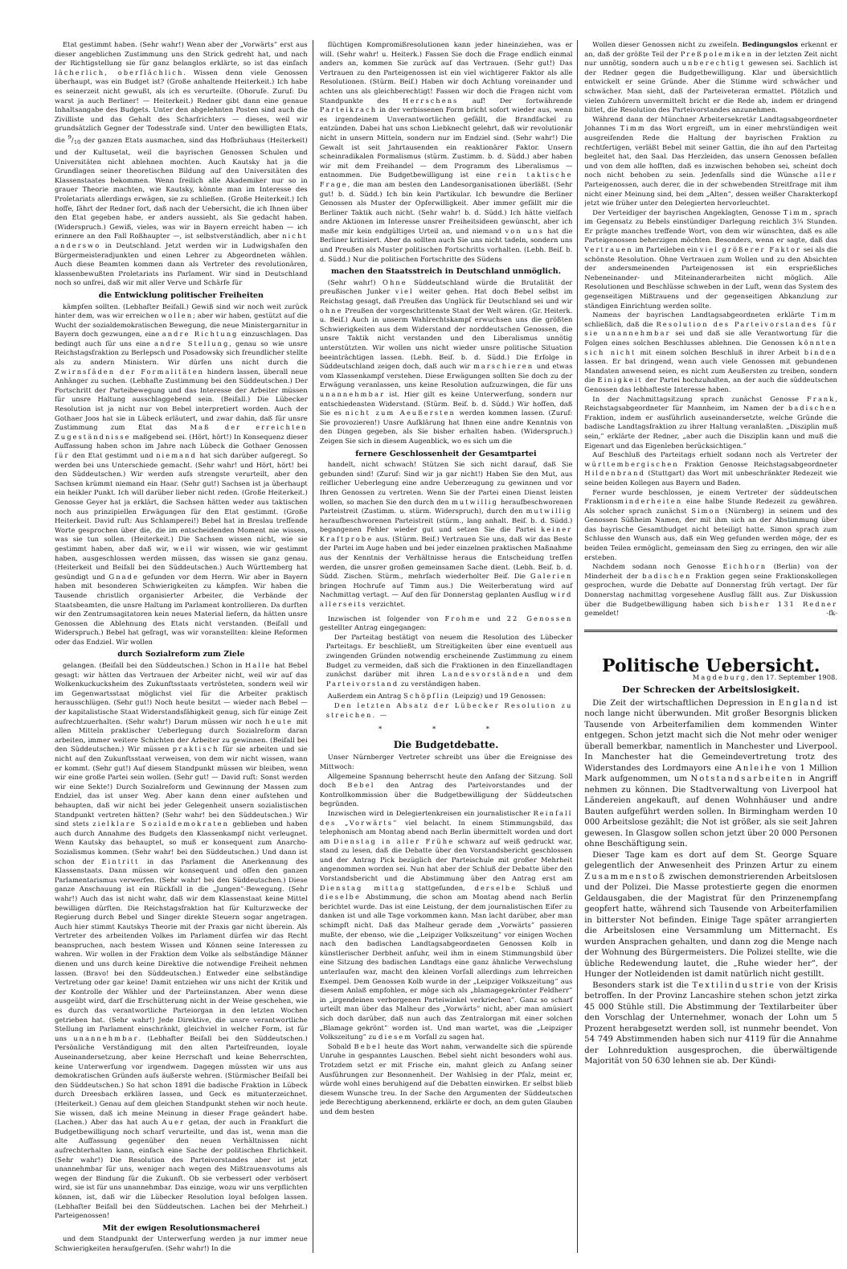Etat gestimmt haben. (Sehr wahr!) Wenn aber der „Vorwärts“ erst aus dieser angeblichen Zustimmung uns den Strick gedreht hat, und nach der Richtigstellung sie für ganz belanglos erklärte, so ist das einfach lächerlich, oberflächlich. Wissen denn viele Genossen überhaupt, was ein Budget ist? (Große anhaltende Heiterkeit.) Ich habe es seinerzeit nicht gewußt, als ich es verurteilte. (Ohorufe. Zuruf: Du warst ja auch Berliner! — Heiterkeit.) Redner gibt dann eine genaue Inhaltsangabe des Budgets. Unter den abgelehnten Posten sind auch die Zivilliste und das Gehalt des Scharfrichters — dieses, weil wir grundsätzlich Gegner der Todesstrafe sind. Unter den bewilligten Etats, die 9/10 der ganzen Etats ausmachen, sind das Hofbräuhaus (Heiterkeit) und der Kultusetat, weil die bayrischen Genossen Schulen und Universitäten nicht ablehnen mochten. Auch Kautsky hat ja die Grundlagen seiner theoretischen Bildung auf den Universitäten des Klassenstaates bekommen. Wenn freilich alle Akademiker nur so in grauer Theorie machten, wie Kautsky, könnte man im Interesse des Proletariats allerdings erwägen, sie zu schließen. (Große Heiterkeit.) Ich hoffe, fährt der Redner fort, daß nach der Uebersicht, die ich Ihnen über den Etat gegeben habe, er anders aussieht, als Sie gedacht haben. (Widerspruch.) Gewiß, vieles, was wir in Bayern erreicht haben — ich erinnere an den Fall Roßhaupter —, ist selbstverständlich, aber nicht anderswo in Deutschland. Jetzt werden wir in Ludwigshafen den Bürgermeisteradjunkten und einen Lehrer zu Abgeordneten wählen. Auch diese Beamten kommen dann als Vertreter des revolutionären, klassenbewußten Proletariats ins Parlament. Wir sind in Deutschland noch so unfrei, daß wir mit aller Verve und Schärfe für
die Entwicklung politischer Freiheiten
kämpfen sollten. (Lebhafter Beifall.) Gewiß sind wir noch weit zurück hinter dem, was wir erreichen wollen; aber wir haben, gestützt auf die Wucht der sozialdemokratischen Bewegung, die neue Ministergarnitur in Bayern doch gezwungen, eine andre Richtung einzuschlagen. Das bedingt auch für uns eine andre Stellung, genau so wie unsre Reichstagsfraktion zu Berlepsch und Posadowsky sich freundlicher stellte als zu andern Ministern. Wir dürfen uns nicht durch die Zwirnsfäden der Formalitäten hindern lassen, überall neue Anhänger zu suchen. (Lebhafte Zustimmung bei den Süddeutschen.) Der Fortschritt der Parteibewegung und das Interesse der Arbeiter müssen für unsre Haltung ausschlaggebend sein. (Beifall.) Die Lübecker Resolution ist ja nicht nur von Bebel interpretiert worden. Auch der Gothaer Joos hat sie in Lübeck erläutert, und zwar dahin, daß für unsre Zustimmung zum Etat das Maß der erreichten Zugeständnisse maßgebend sei. (Hört, hört!) In Konsequenz dieser Auffassung haben schon im Jahre nach Lübeck die Gothaer Genossen für den Etat gestimmt und niemand hat sich darüber aufgeregt. So werden bei uns Unterschiede gemacht. (Sehr wahr! und Hört, hört! bei den Süddeutschen.) Wir werden aufs strengste verurteilt, aber den Sachsen krümmt niemand ein Haar. (Sehr gut!) Sachsen ist ja überhaupt ein heikler Punkt. Ich will darüber lieber nicht reden. (Große Heiterkeit.) Genosse Geyer hat ja erklärt, die Sachsen hätten weder aus taktischen noch aus prinzipiellen Erwägungen für den Etat gestimmt. (Große Heiterkeit. David ruft: Aus Schlamperei!) Bebel hat in Breslau treffende Worte gesprochen über die, die im entscheidenden Moment nie wissen, was sie tun sollen. (Heiterkeit.) Die Sachsen wissen nicht, wie sie gestimmt haben, aber daß wir, weil wir wissen, wie wir gestimmt haben, ausgeschlossen werden müssen, das wissen sie ganz genau. (Heiterkeit und Beifall bei den Süddeutschen.) Auch Württemberg hat gesündigt und Gnade gefunden vor dem Herrn. Wir aber in Bayern haben mit besonderen Schwierigkeiten zu kämpfen. Wir haben die Tausende christlich organisierter Arbeiter, die Verbände der Staatsbeamten, die unsre Haltung im Parlament kontrollieren. Da durften wir den Zentrumsagitatoren kein neues Material liefern, da hätten unsre Genossen die Ablehnung des Etats nicht verstanden. (Beifall und Widerspruch.) Bebel hat gefragt, was wir voranstellten: kleine Reformen oder das Endziel. Wir wollen
durch Sozialreform zum Ziele
gelangen. (Beifall bei den Süddeutschen.) Schon in Halle hat Bebel gesagt: wir hätten das Vertrauen der Arbeiter nicht, weil wir auf das Wolkenkuckucksheim des Zukunftsstaats vertrösteten, sondern weil wir im Gegenwartsstaat möglichst viel für die Arbeiter praktisch herausschlügen. (Sehr gut!) Noch heute besitzt — wieder nach Bebel — der kapitalistische Staat Widerstandsfähigkeit genug, sich für einige Zeit aufrechtzuerhalten. (Sehr wahr!) Darum müssen wir noch heute mit allen Mitteln praktischer Ueberlegung durch Sozialreform daran arbeiten, immer weitere Schichten der Arbeiter zu gewinnen. (Beifall bei den Süddeutschen.) Wir müssen praktisch für sie arbeiten und sie nicht auf den Zukunftsstaat verweisen, von dem wir nicht wissen, wann er kommt. (Sehr gut!) Auf diesem Standpunkt müssen wir bleiben, wenn wir eine große Partei sein wollen. (Sehr gut! — David ruft: Sonst werden wir eine Sekte!) Durch Sozialreform und Gewinnung der Massen zum Endziel, das ist unser Weg. Aber kann denn einer aufstehen und behaupten, daß wir nicht bei jeder Gelegenheit unsern sozialistischen Standpunkt vertreten hätten? (Sehr wahr! bei den Süddeutschen.) Wir sind stets zielklare Sozialdemokraten geblieben und haben auch durch Annahme des Budgets den Klassenkampf nicht verleugnet. Wenn Kautsky das behauptet, so muß er konsequent zum Anarcho-Sozialismus kommen. (Sehr wahr! bei den Süddeutschen.) Und dann ist schon der Eintritt in das Parlament die Anerkennung des Klassenstaats. Dann müssen wir konsequent und offen den ganzen Parlamentarismus verwerfen. (Sehr wahr! bei den Süddeutschen.) Diese ganze Anschauung ist ein Rückfall in die „Jungen“-Bewegung. (Sehr wahr!) Auch das ist nicht wahr, daß wir dem Klassenstaat keine Mittel bewilligen dürften. Die Reichstagsfraktion hat für Kulturzwecke der Regierung durch Bebel und Singer direkte Steuern sogar angetragen. Auch hier stimmt Kautskys Theorie mit der Praxis gar nicht überein. Als Vertreter des arbeitenden Volkes im Parlament dürfen wir das Recht beanspruchen, nach bestem Wissen und Können seine Interessen zu wahren. Wir wollen in der Fraktion dem Volke als selbständige Männer dienen und uns durch keine Direktive die notwendige Freiheit nehmen lassen. (Bravo! bei den Süddeutschen.) Entweder eine selbständige Vertretung oder gar keine! Damit entziehen wir uns nicht der Kritik und der Kontrolle der Wähler und der Parteiinstanzen. Aber wenn diese ausgeübt wird, darf die Erschütterung nicht in der Weise geschehen, wie es durch das verantwortliche Parteiorgan in den letzten Wochen getrieben hat. (Sehr wahr!) Jede Direktive, die unsre verantwortliche Stellung im Parlament einschränkt, gleichviel in welcher Form, ist für uns unannehmbar. (Lebhafter Beifall bei den Süddeutschen.) Persönliche Verständigung mit den alten Parteifreunden, loyale Auseinandersetzung, aber keine Herrschaft und keine Beherrschten, keine Unterwerfung vor irgendwem. Dagegen müssten wir uns aus demokratischen Gründen aufs äußerste wehren. (Stürmischer Beifall bei den Süddeutschen.) So hat schon 1891 die badische Fraktion in Lübeck durch Dreesbach erklären lassen, und Geck es mitunterzeichnet. (Heiterkeit.) Genau auf dem gleichen Standpunkt stehen wir noch heute. Sie wissen, daß ich meine Meinung in dieser Frage geändert habe. (Lachen.) Aber das hat auch Auer getan, der auch in Frankfurt die Budgetbewilligung noch scharf verurteilte, und das ist, wenn man die alte Auffassung gegenüber den neuen Verhältnissen nicht aufrechterhalten kann, einfach eine Sache der politischen Ehrlichkeit. (Sehr wahr!) Die Resolution des Parteivorstandes aber ist jetzt unannehmbar für uns, weniger nach wegen des Mißtrauensvotums als wegen der Bindung für die Zukunft. Ob sie verbessert oder verbösert wird, sie ist für uns unannehmbar. Das einzige, wozu wir uns verpflichten können, ist, daß wir die Lübecker Resolution loyal befolgen lassen. (Lebhafter Beifall bei den Süddeutschen. Lachen bei der Mehrheit.) Parteigenossen!
Mit der ewigen Resolutionsmacherei
und dem Standpunkt der Unterwerfung werden ja nur immer neue Schwierigkeiten heraufgerufen. (Sehr wahr!) In die
flüchtigen Kompromißresolutionen kann jeder hineinziehen, was er will. (Sehr wahr! u. Heiterk.) Fassen Sie doch die Frage endlich einmal anders an, kommen Sie zurück auf das Vertrauen. (Sehr gut!) Das Vertrauen zu den Parteigenossen ist ein viel wichtigerer Faktor als alle Resolutionen. (Stürm. Beif.) Haben wir doch Achtung voreinander und achten uns als gleichberechtigt! Fassen wir doch die Fragen nicht vom Standpunkte des Herrschens auf! Der fortwährende Parteikrach in der verbissenen Form bricht sofort wieder aus, wenn es irgendeinem Unverantwortlichen gefällt, die Brandfackel zu entzünden. Dabei hat uns schon Liebknecht gelehrt, daß wir revolutionär nicht in unsern Mitteln, sondern nur im Endziel sind. (Sehr wahr!) Die Gewalt ist seit Jahrtausenden ein reaktionärer Faktor. Unsern scheinradikalen Formalismus (stürm. Zustimm. b. d. Südd.) aber haben wir mit dem Freihandel — dem Programm des Liberalismus — entnommen. Die Budgetbewilligung ist eine rein taktische Frage, die man am besten den Landesorganisationen überläßt. (Sehr gut! b. d. Südd.) Ich bin kein Partikular. Ich bewundre die Berliner Genossen als Muster der Opferwilligkeit. Aber immer gefällt mir die Berliner Taktik auch nicht. (Sehr wahr! b. d. Südd.) Ich hätte vielfach andre Aktionen im Interesse unsrer Freiheitsideen gewünscht, aber ich maße mir kein endgültiges Urteil an, und niemand von uns hat die Berliner kritisiert. Aber da sollten auch Sie uns nicht tadeln, sondern uns und Preußen als Muster politischen Fortschritts vorhalten. (Lebh. Beif. b. d. Südd.) Nur die politischen Fortschritte des Südens
machen den Staatsstreich in Deutschland unmöglich.
(Sehr wahr!) Ohne Süddeutschland würde die Brutalität der preußischen Junker viel weiter gehen. Hat doch Bebel selbst im Reichstag gesagt, daß Preußen das Unglück für Deutschland sei und wir ohne Preußen der vorgeschrittenste Staat der Welt wären. (Gr. Heiterk. u. Beif.) Auch in unserm Wahlrechtskampf erwuchsen uns die größten Schwierigkeiten aus dem Widerstand der norddeutschen Genossen, die unsre Taktik nicht verstanden und den Liberalismus unnötig unterstützten. Wir wollen uns nicht wieder unsre politische Situation beeinträchtigen lassen. (Lebh. Beif. b. d. Südd.) Die Erfolge in Süddeutschland zeigen doch, daß auch wir marschieren und etwas vom Klassenkampf verstehen. Diese Erwägungen sollten Sie doch zu der Erwägung veranlassen, uns keine Resolution aufzuzwingen, die für uns unannehmbar ist. Hier gilt es keine Unterwerfung, sondern nur entschiedensten Widerstand. (Stürm. Beif. b. d. Südd.) Wir hoffen, daß Sie es nicht zum Aeußersten werden kommen lassen. (Zuruf: Sie provozieren!) Unsre Aufklärung hat Ihnen eine andre Kenntnis von den Dingen gegeben, als Sie bisher erhalten haben. (Widerspruch.) Zeigen Sie sich in diesem Augenblick, wo es sich um die
fernere Geschlossenheit der Gesamtpartei
handelt, nicht schwach! Stützen Sie sich nicht darauf, daß Sie gebunden sind! (Zuruf: Sind wir ja gar nicht!) Haben Sie den Mut, aus reiflicher Ueberlegung eine andre Ueberzeugung zu gewinnen und vor Ihren Genossen zu vertreten. Wenn Sie der Partei einen Dienst leisten wollen, so machen Sie den durch den mutwillig heraufbeschworenen Parteistreit (Zustimm. u. stürm. Widerspruch), durch den mutwillig heraufbeschworenen Parteistreit (stürm., lang anhalt. Beif. b. d. Südd.) begangenen Fehler wieder gut und setzen Sie die Partei keiner Kraftprobe aus. (Stürm. Beif.) Vertrauen Sie uns, daß wir das Beste der Partei im Auge haben und bei jeder einzelnen praktischen Maßnahme aus der Kenntnis der Verhältnisse heraus die Entscheidung treffen werden, die unsrer großen gemeinsamen Sache dient. (Lebh. Beif. b. d. Südd. Zischen. Stürm., mehrfach wiederholter Beif. Die Galerien bringen Hochrufe auf Timm aus.) Die Weiterberatung wird auf Nachmittag vertagt. — Auf den für Donnerstag geplanten Ausflug wird allerseits verzichtet.
Inzwischen ist folgender von Frohme und 22 Genossen gestellter Antrag eingegangen:
Der Parteitag bestätigt von neuem die Resolution des Lübecker Parteitags. Er beschließt, um Streitigkeiten über eine eventuell aus zwingenden Gründen notwendig erscheinende Zustimmung zu einem Budget zu vermeiden, daß sich die Fraktionen in den Einzellandtagen zunächst darüber mit ihren Landesvorständen und dem Parteivorstand zu verständigen haben.
Außerdem ein Antrag Schöpflin (Leipzig) und 19 Genossen:
Den letzten Absatz der Lübecker Resolution zu streichen. —
* * *
Die Budgetdebatte.
Unser Nürnberger Vertreter schreibt uns über die Ereignisse des Mittwoch:
Allgemeine Spannung beherrscht heute den Anfang der Sitzung. Soll doch Bebel den Antrag des Parteivorstandes und der Kontrollkommission über die Budgetbewilligung der Süddeutschen begründen.
Inzwischen wird in Delegiertenkreisen ein journalistischer Reinfall des „Vorwärts“ viel belacht. In einem Stimmungsbild, das telephonisch am Montag abend nach Berlin übermittelt worden und dort am Dienstag in aller Frühe schwarz auf weiß gedruckt war, stand zu lesen, daß die Debatte über den Vorstandsbericht geschlossen und der Antrag Pick bezüglich der Parteischule mit großer Mehrheit angenommen worden sei. Nun hat aber der Schluß der Debatte über den Vorstandsbericht und die Abstimmung über den Antrag erst am Dienstag mittag stattgefunden, derselbe Schluß und dieselbe Abstimmung, die schon am Montag abend nach Berlin berichtet wurde. Das ist eine Leistung, der dem journalistischen Eifer zu danken ist und alle Tage vorkommen kann. Man lacht darüber, aber man schimpft nicht. Daß das Malheur gerade dem „Vorwärts“ passieren mußte, der ebenso, wie die „Leipziger Volkszeitung“ vor einigen Wochen nach den badischen Landtagsabgeordneten Genossen Kolb in künstlerischer Derbheit anfuhr, weil ihm in einem Stimmungsbild über eine Sitzung des badischen Landtags eine ganz ähnliche Verwechslung unterlaufen war, macht den kleinen Vorfall allerdings zum lehrreichen Exempel. Dem Genossen Kolb wurde in der „Leipziger Volkszeitung“ aus diesem Anlaß empfohlen, er möge sich als „blamagegekrönter Feldherr“ in „irgendeinen verborgenen Parteiwinkel verkriechen“. Ganz so scharf urteilt man über das Malheur des „Vorwärts“ nicht, aber man amüsiert sich doch darüber, daß nun auch das Zentralorgan mit einer solchen „Blamage gekrönt“ worden ist. Und man wartet, was die „Leipziger Volkszeitung“ zu diesem Vorfall zu sagen hat.
Sobald Bebel heute das Wort nahm, verwandelte sich die spürende Unruhe in gespanntes Lauschen. Bebel sieht nicht besonders wohl aus. Trotzdem setzt er mit Frische ein, mahnt gleich zu Anfang seiner Ausführungen zur Besonnenheit. Der Wahlsieg in der Pfalz, meint er, würde wohl eines beruhigend auf die Debatten einwirken. Er selbst blieb diesem Wunsche treu. In der Sache den Argumenten der Süddeutschen jede Berechtigung aberkennend, erklärte er doch, an dem guten Glauben und dem besten
Wollen dieser Genossen nicht zu zweifeln. Bedingungslos erkennt er an, daß der größte Teil der Preßpolemiken in der letzten Zeit nicht nur unnötig, sondern auch unberechtigt gewesen sei. Sachlich ist der Redner gegen die Budgetbewilligung. Klar und übersichtlich entwickelt er seine Gründe. Aber die Stimme wird schwächer und schwächer. Man sieht, daß der Parteiveteran ermattet. Plötzlich und vielen Zuhörern unvermittelt bricht er die Rede ab, indem er dringend bittet, die Resolution des Parteivorstandes anzunehmen.
Während dann der Münchner Arbeitersekretär Landtagsabgeordneter Johannes Timm das Wort ergreift, um in einer mehrstündigen weit ausgreifenden Rede die Haltung der bayrischen Fraktion zu rechtfertigen, verläßt Bebel mit seiner Gattin, die ihn auf den Parteitag begleitet hat, den Saal. Das Herzleiden, das unsern Genossen befallen und von dem alle hofften, daß es inzwischen behoben sei, scheint doch noch nicht behoben zu sein. Jedenfalls sind die Wünsche aller Parteigenossen, auch derer, die in der schwebenden Streitfrage mit ihm nicht einer Meinung sind, bei dem „Alten“, dessen weißer Charakterkopf jetzt wie früher unter den Delegierten hervorleuchtet.
Der Verteidiger der bayrischen Angeklagten, Genosse Timm, sprach im Gegensatz zu Bebels einstündiger Darlegung reichlich 3¼ Stunden. Er prägte manches treffende Wort, von dem wir wünschten, daß es alle Parteigenossen beherzigen möchten. Besonders, wenn er sagte, daß das Vertrauen im Parteileben ein viel größerer Faktor sei als die schönste Resolution. Ohne Vertrauen zum Wollen und zu den Absichten der andersmeinenden Parteigenossen ist ein ersprießliches Nebeneinander- und Miteinanderarbeiten nicht möglich. Alle Resolutionen und Beschlüsse schweben in der Luft, wenn das System des gegenseitigen Mißtrauens und der gegenseitigen Abkanzlung zur ständigen Einrichtung werden sollte.
Namens der bayrischen Landtagsabgeordneten erklärte Timm schließlich, daß die Resolution des Parteivorstandes für sie unannehmbar sei und daß sie alle Verantwortung für die Folgen eines solchen Beschlusses ablehnen. Die Genossen könnten sich nicht mit einem solchen Beschluß in ihrer Arbeit binden lassen. Er bat dringend, wenn auch viele Genossen mit gebundenen Mandaten anwesend seien, es nicht zum Aeußersten zu treiben, sondern die Einigkeit der Partei hochzuhalten, an der auch die süddeutschen Genossen das lebhafteste Interesse haben.
In der Nachmittagsitzung sprach zunächst Genosse Frank, Reichstagsabgeordneter für Mannheim, im Namen der badischen Fraktion, indem er ausführlich auseinandersetzte, welche Gründe die badische Landtagsfraktion zu ihrer Haltung veranlaßten. „Disziplin muß sein,“ erklärte der Redner, „aber auch die Disziplin kann und muß die Eigenart und das Eigenleben berücksichtigen.“
Auf Beschluß des Parteitags erhielt sodann noch als Vertreter der württembergischen Fraktion Genosse Reichstagsabgeordneter Hildenbrand (Stuttgart) das Wort mit unbeschränkter Redezeit wie seine beiden Kollegen aus Bayern und Baden.
Ferner wurde beschlossen, je einem Vertreter der süddeutschen Fraktionsminderheiten eine halbe Stunde Redezeit zu gewähren. Als solcher sprach zunächst Simon (Nürnberg) in seinem und des Genossen Süßheim Namen, der mit ihm sich an der Abstimmung über das bayrische Gesamtbudget nicht beteiligt hatte. Simon sprach zum Schlusse den Wunsch aus, daß ein Weg gefunden werden möge, der es beiden Teilen ermöglicht, gemeinsam den Sieg zu erringen, den wir alle ersteben.
Nachdem sodann noch Genosse Eichhorn (Berlin) von der Minderheit der badischen Fraktion gegen seine Fraktionskollegen gesprochen, wurde die Debatte auf Donnerstag früh vertagt. Der für Donnerstag nachmittag vorgesehene Ausflug fällt aus. Zur Diskussion über die Budgetbewilligung haben sich bisher 131 Redner gemeldet! -fk-
Politische Uebersicht.
Magdeburg, den 17. September 1908.
Der Schrecken der Arbeitslosigkeit.
Die Zeit der wirtschaftlichen Depression in England ist noch lange nicht überwunden. Mit großer Besorgnis blicken Tausende von Arbeiterfamilien dem kommenden Winter entgegen. Schon jetzt macht sich die Not mehr oder weniger überall bemerkbar, namentlich in Manchester und Liverpool. In Manchester hat die Gemeindevertretung trotz des Widerstandes des Lordmayors eine Anleihe von 1 Million Mark aufgenommen, um Notstandsarbeiten in Angriff nehmen zu können. Die Stadtverwaltung von Liverpool hat Ländereien angekauft, auf denen Wohnhäuser und andre Bauten aufgeführt werden sollen. In Birmingham werden 10 000 Arbeitslose gezählt; die Not ist größer, als sie seit Jahren gewesen. In Glasgow sollen schon jetzt über 20 000 Personen ohne Beschäftigung sein.
Dieser Tage kam es dort auf dem St. George Square gelegentlich der Anwesenheit des Prinzen Artur zu einem Zusammenstoß zwischen demonstrierenden Arbeitslosen und der Polizei. Die Masse protestierte gegen die enormen Geldausgaben, die der Magistrat für den Prinzenempfang geopfert hatte, während sich Tausende von Arbeiterfamilien in bitterster Not befinden. Einige Tage später arrangierten die Arbeitslosen eine Versammlung um Mitternacht. Es wurden Ansprachen gehalten, und dann zog die Menge nach der Wohnung des Bürgermeisters. Die Polizei stellte, wie die übliche Redewendung lautet, die „Ruhe wieder her“, der Hunger der Notleidenden ist damit natürlich nicht gestillt.
Besonders stark ist die Textilindustrie von der Krisis betroffen. In der Provinz Lancashire stehen schon jetzt zirka 45 000 Stühle still. Die Abstimmung der Textilarbeiter über den Vorschlag der Unternehmer, wonach der Lohn um 5 Prozent herabgesetzt werden soll, ist nunmehr beendet. Von 54 749 Abstimmenden haben sich nur 4119 für die Annahme der Lohnreduktion ausgesprochen, die überwältigende Majorität von 50 630 lehnen sie ab. Der Kündi-